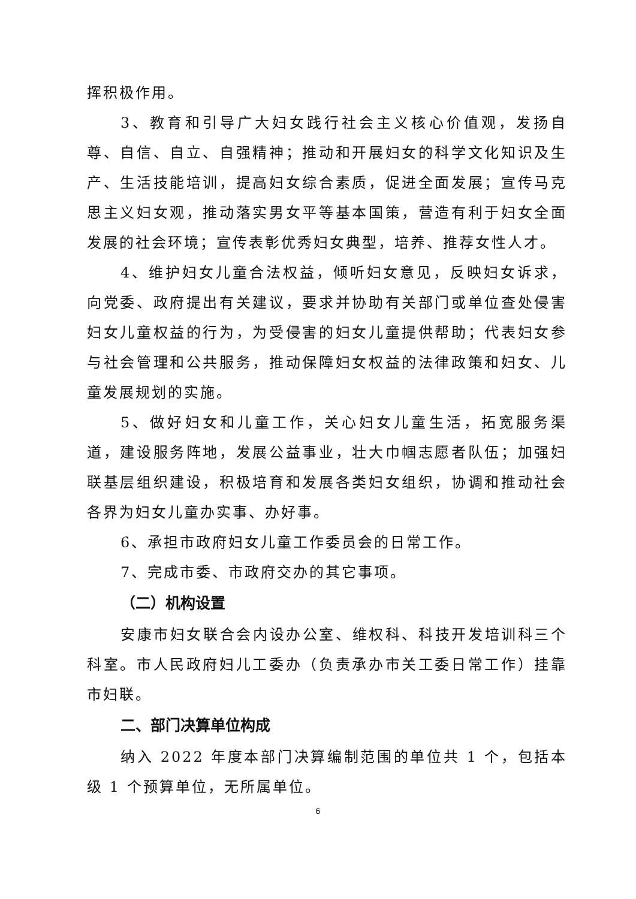挥积极作用。
3、教育和引导广大妇女践行社会主义核心价值观，发扬自尊、自信、自立、自强精神；推动和开展妇女的科学文化知识及生产、生活技能培训，提高妇女综合素质，促进全面发展；宣传马克思主义妇女观，推动落实男女平等基本国策，营造有利于妇女全面发展的社会环境；宣传表彰优秀妇女典型，培养、推荐女性人才。
4、维护妇女儿童合法权益，倾听妇女意见，反映妇女诉求，向党委、政府提出有关建议，要求并协助有关部门或单位查处侵害妇女儿童权益的行为，为受侵害的妇女儿童提供帮助；代表妇女参与社会管理和公共服务，推动保障妇女权益的法律政策和妇女、儿童发展规划的实施。
5、做好妇女和儿童工作，关心妇女儿童生活，拓宽服务渠道，建设服务阵地，发展公益事业，壮大巾帼志愿者队伍；加强妇联基层组织建设，积极培育和发展各类妇女组织，协调和推动社会各界为妇女儿童办实事、办好事。
6、承担市政府妇女儿童工作委员会的日常工作。
7、完成市委、市政府交办的其它事项。
（二）机构设置
安康市妇女联合会内设办公室、维权科、科技开发培训科三个科室。市人民政府妇儿工委办（负责承办市关工委日常工作）挂靠市妇联。
二、部门决算单位构成
纳入 2022 年度本部门决算编制范围的单位共 1 个，包括本级 1 个预算单位，无所属单位。
6